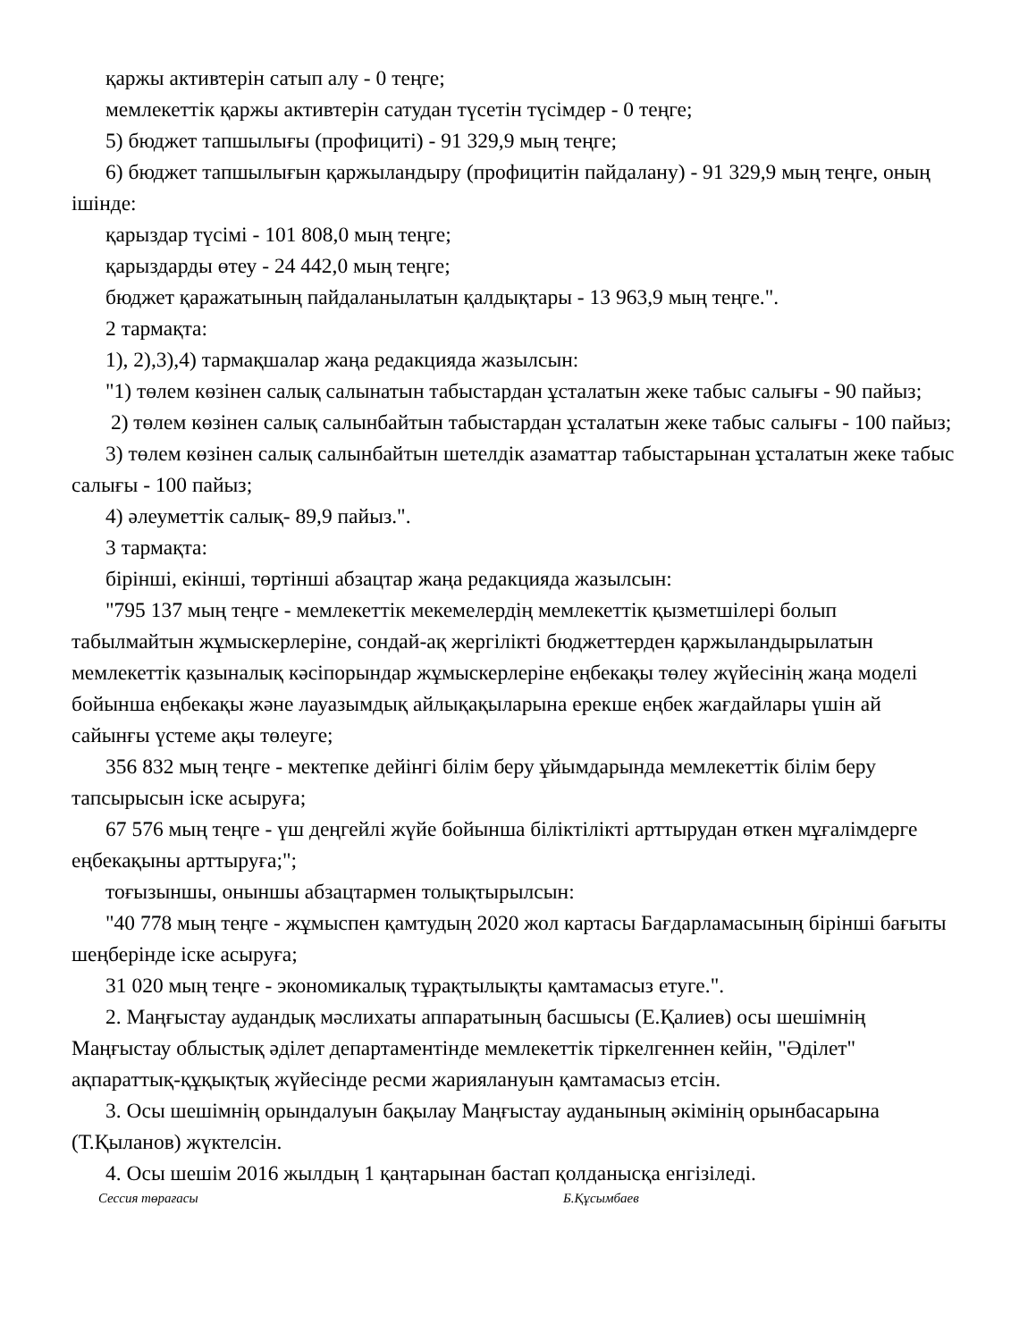қаржы активтерін сатып алу - 0 теңге;
мемлекеттік қаржы активтерін сатудан түсетін түсімдер - 0 теңге;
5) бюджет тапшылығы (профициті) - 91 329,9 мың теңге;
6) бюджет тапшылығын қаржыландыру (профицитін пайдалану) - 91 329,9 мың теңге, оның ішінде:
қарыздар түсімі - 101 808,0 мың теңге;
қарыздарды өтеу - 24 442,0 мың теңге;
бюджет қаражатының пайдаланылатын қалдықтары - 13 963,9 мың теңге.".
2 тармақта:
1), 2),3),4) тармақшалар жаңа редакцияда жазылсын:
"1) төлем көзінен салық салынатын табыстардан ұсталатын жеке табыс салығы - 90 пайыз;
2) төлем көзінен салық салынбайтын табыстардан ұсталатын жеке табыс салығы - 100 пайыз;
3) төлем көзінен салық салынбайтын шетелдік азаматтар табыстарынан ұсталатын жеке табыс салығы - 100 пайыз;
4) әлеуметтік салық- 89,9 пайыз.".
3 тармақта:
бірінші, екінші, төртінші абзацтар жаңа редакцияда жазылсын:
"795 137 мың теңге - мемлекеттік мекемелердің мемлекеттік қызметшілері болып табылмайтын жұмыскерлеріне, сондай-ақ жергілікті бюджеттерден қаржыландырылатын мемлекеттік қазыналық кәсіпорындар жұмыскерлеріне еңбекақы төлеу жүйесінің жаңа моделі бойынша еңбекақы және лауазымдық айлықақыларына ерекше еңбек жағдайлары үшін ай сайынғы үстеме ақы төлеуге;
356 832 мың теңге - мектепке дейінгі білім беру ұйымдарында мемлекеттік білім беру тапсырысын іске асыруға;
67 576 мың теңге - үш деңгейлі жүйе бойынша біліктілікті арттырудан өткен мұғалімдерге еңбекақыны арттыруға;";
тоғызыншы, оныншы абзацтармен толықтырылсын:
"40 778 мың теңге - жұмыспен қамтудың 2020 жол картасы Бағдарламасының бірінші бағыты шеңберінде іске асыруға;
31 020 мың теңге - экономикалық тұрақтылықты қамтамасыз етуге.".
2. Маңғыстау аудандық мәслихаты аппаратының басшысы (Е.Қалиев) осы шешімнің Маңғыстау облыстық әділет департаментінде мемлекеттік тіркелгеннен кейін, "Әділет" ақпараттық-құқықтық жүйесінде ресми жариялануын қамтамасыз етсін.
3. Осы шешімнің орындалуын бақылау Маңғыстау ауданының әкімінің орынбасарына (Т.Қыланов) жүктелсін.
4. Осы шешім 2016 жылдың 1 қаңтарынан бастап қолданысқа енгізіледі.
Сессия төрағасы Б.Құсымбаев